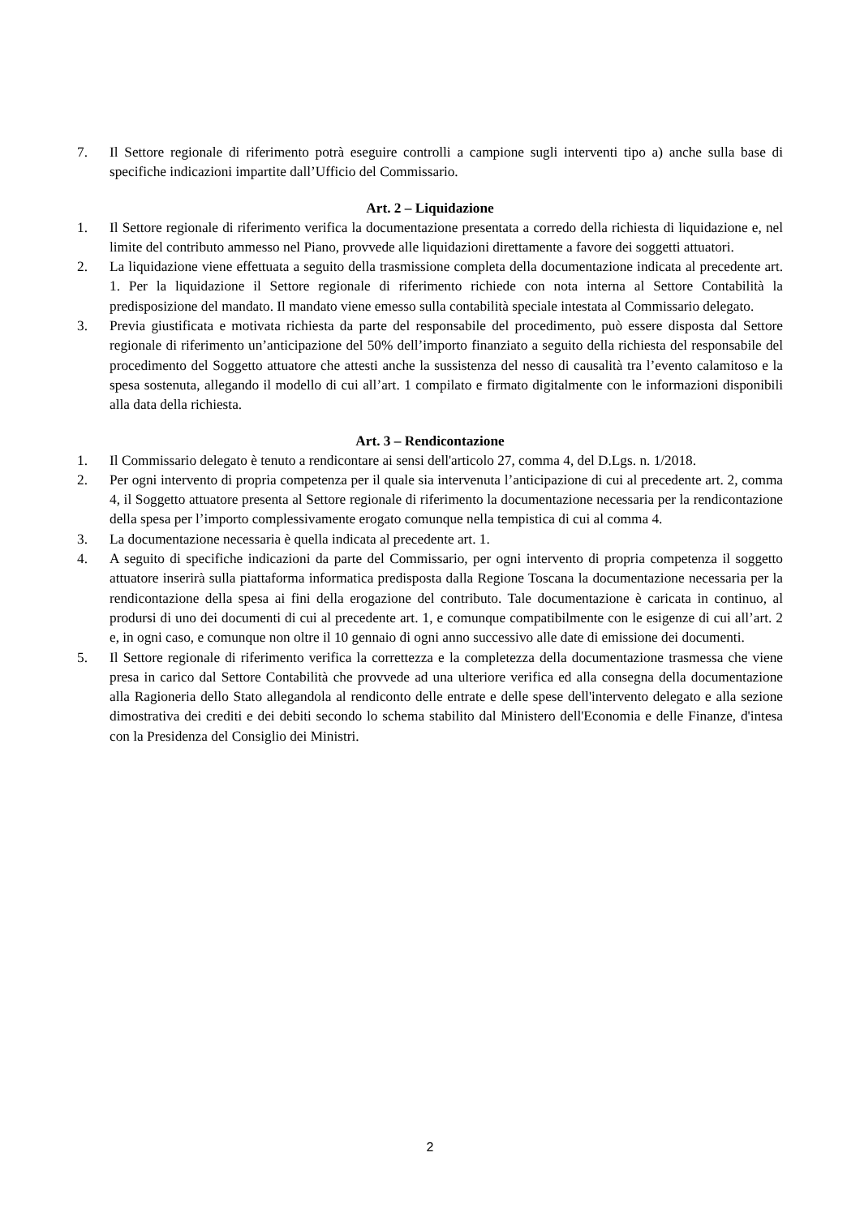7. Il Settore regionale di riferimento potrà eseguire controlli a campione sugli interventi tipo a) anche sulla base di specifiche indicazioni impartite dall’Ufficio del Commissario.
Art. 2 – Liquidazione
1. Il Settore regionale di riferimento verifica la documentazione presentata a corredo della richiesta di liquidazione e, nel limite del contributo ammesso nel Piano, provvede alle liquidazioni direttamente a favore dei soggetti attuatori.
2. La liquidazione viene effettuata a seguito della trasmissione completa della documentazione indicata al precedente art. 1. Per la liquidazione il Settore regionale di riferimento richiede con nota interna al Settore Contabilità la predisposizione del mandato. Il mandato viene emesso sulla contabilità speciale intestata al Commissario delegato.
3. Previa giustificata e motivata richiesta da parte del responsabile del procedimento, può essere disposta dal Settore regionale di riferimento un’anticipazione del 50% dell’importo finanziato a seguito della richiesta del responsabile del procedimento del Soggetto attuatore che attesti anche la sussistenza del nesso di causalità tra l’evento calamitoso e la spesa sostenuta, allegando il modello di cui all’art. 1 compilato e firmato digitalmente con le informazioni disponibili alla data della richiesta.
Art. 3 – Rendicontazione
1. Il Commissario delegato è tenuto a rendicontare ai sensi dell'articolo 27, comma 4, del D.Lgs. n. 1/2018.
2. Per ogni intervento di propria competenza per il quale sia intervenuta l’anticipazione di cui al precedente art. 2, comma 4, il Soggetto attuatore presenta al Settore regionale di riferimento la documentazione necessaria per la rendicontazione della spesa per l’importo complessivamente erogato comunque nella tempistica di cui al comma 4.
3. La documentazione necessaria è quella indicata al precedente art. 1.
4. A seguito di specifiche indicazioni da parte del Commissario, per ogni intervento di propria competenza il soggetto attuatore inserirà sulla piattaforma informatica predisposta dalla Regione Toscana la documentazione necessaria per la rendicontazione della spesa ai fini della erogazione del contributo. Tale documentazione è caricata in continuo, al prodursi di uno dei documenti di cui al precedente art. 1, e comunque compatibilmente con le esigenze di cui all’art. 2 e, in ogni caso, e comunque non oltre il 10 gennaio di ogni anno successivo alle date di emissione dei documenti.
5. Il Settore regionale di riferimento verifica la correttezza e la completezza della documentazione trasmessa che viene presa in carico dal Settore Contabilità che provvede ad una ulteriore verifica ed alla consegna della documentazione alla Ragioneria dello Stato allegandola al rendiconto delle entrate e delle spese dell'intervento delegato e alla sezione dimostrativa dei crediti e dei debiti secondo lo schema stabilito dal Ministero dell'Economia e delle Finanze, d'intesa con la Presidenza del Consiglio dei Ministri.
2